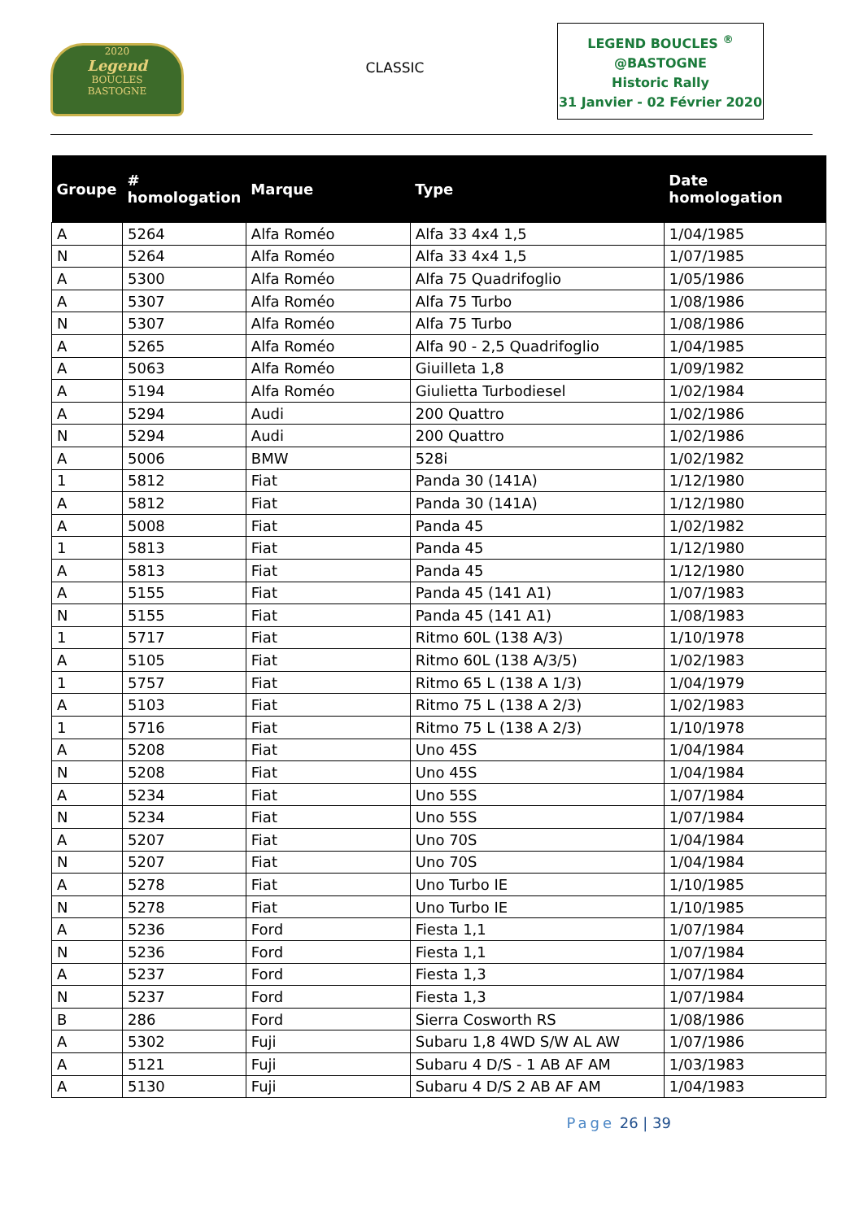2020
Legend
BOUCLES
BASTOGNE
CLASSIC
LEGEND BOUCLES <sup>®</sup>
@BASTOGNE
Historic Rally
31 Janvier - 02 Février 2020
| Groupe | # homologation | Marque | Type | Date homologation |
| --- | --- | --- | --- | --- |
| A | 5264 | Alfa Roméo | Alfa 33 4x4 1,5 | 1/04/1985 |
| N | 5264 | Alfa Roméo | Alfa 33 4x4 1,5 | 1/07/1985 |
| A | 5300 | Alfa Roméo | Alfa 75 Quadrifoglio | 1/05/1986 |
| A | 5307 | Alfa Roméo | Alfa 75 Turbo | 1/08/1986 |
| N | 5307 | Alfa Roméo | Alfa 75 Turbo | 1/08/1986 |
| A | 5265 | Alfa Roméo | Alfa 90 - 2,5 Quadrifoglio | 1/04/1985 |
| A | 5063 | Alfa Roméo | Giuilleta 1,8 | 1/09/1982 |
| A | 5194 | Alfa Roméo | Giulietta Turbodiesel | 1/02/1984 |
| A | 5294 | Audi | 200 Quattro | 1/02/1986 |
| N | 5294 | Audi | 200 Quattro | 1/02/1986 |
| A | 5006 | BMW | 528i | 1/02/1982 |
| 1 | 5812 | Fiat | Panda 30 (141A) | 1/12/1980 |
| A | 5812 | Fiat | Panda 30 (141A) | 1/12/1980 |
| A | 5008 | Fiat | Panda 45 | 1/02/1982 |
| 1 | 5813 | Fiat | Panda 45 | 1/12/1980 |
| A | 5813 | Fiat | Panda 45 | 1/12/1980 |
| A | 5155 | Fiat | Panda 45 (141 A1) | 1/07/1983 |
| N | 5155 | Fiat | Panda 45 (141 A1) | 1/08/1983 |
| 1 | 5717 | Fiat | Ritmo 60L (138 A/3) | 1/10/1978 |
| A | 5105 | Fiat | Ritmo 60L (138 A/3/5) | 1/02/1983 |
| 1 | 5757 | Fiat | Ritmo 65 L (138 A 1/3) | 1/04/1979 |
| A | 5103 | Fiat | Ritmo 75 L (138 A 2/3) | 1/02/1983 |
| 1 | 5716 | Fiat | Ritmo 75 L (138 A 2/3) | 1/10/1978 |
| A | 5208 | Fiat | Uno 45S | 1/04/1984 |
| N | 5208 | Fiat | Uno 45S | 1/04/1984 |
| A | 5234 | Fiat | Uno 55S | 1/07/1984 |
| N | 5234 | Fiat | Uno 55S | 1/07/1984 |
| A | 5207 | Fiat | Uno 70S | 1/04/1984 |
| N | 5207 | Fiat | Uno 70S | 1/04/1984 |
| A | 5278 | Fiat | Uno Turbo IE | 1/10/1985 |
| N | 5278 | Fiat | Uno Turbo IE | 1/10/1985 |
| A | 5236 | Ford | Fiesta 1,1 | 1/07/1984 |
| N | 5236 | Ford | Fiesta 1,1 | 1/07/1984 |
| A | 5237 | Ford | Fiesta 1,3 | 1/07/1984 |
| N | 5237 | Ford | Fiesta 1,3 | 1/07/1984 |
| B | 286 | Ford | Sierra Cosworth RS | 1/08/1986 |
| A | 5302 | Fuji | Subaru 1,8 4WD S/W AL AW | 1/07/1986 |
| A | 5121 | Fuji | Subaru 4 D/S - 1 AB AF AM | 1/03/1983 |
| A | 5130 | Fuji | Subaru 4 D/S 2 AB AF AM | 1/04/1983 |
Page 26 | 39